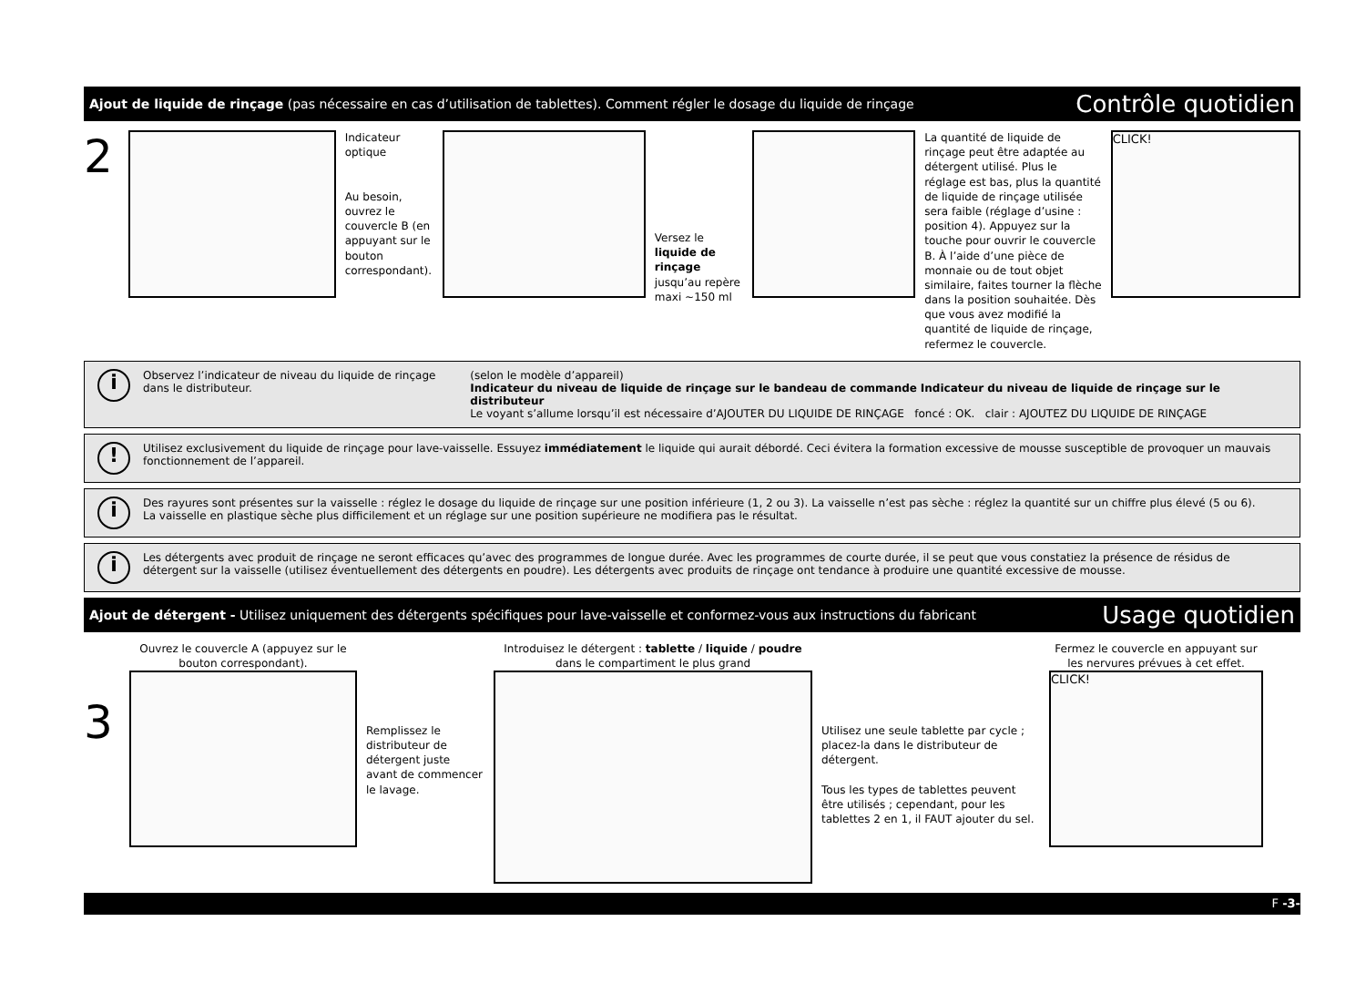Ajout de liquide de rinçage (pas nécessaire en cas d’utilisation de tablettes). Comment régler le dosage du liquide de rinçage Contrôle quotidien
2
Indicateur optique
Au besoin, ouvrez le couvercle B (en appuyant sur le bouton correspondant).
Versez le liquide de rinçage jusqu’au repère maxi ~150 ml
La quantité de liquide de rinçage peut être adaptée au détergent utilisé. Plus le réglage est bas, plus la quantité de liquide de rinçage utilisée sera faible (réglage d’usine : position 4). Appuyez sur la touche pour ouvrir le couvercle B. À l’aide d’une pièce de monnaie ou de tout objet similaire, faites tourner la flèche dans la position souhaitée. Dès que vous avez modifié la quantité de liquide de rinçage, refermez le couvercle.
CLICK!
i
Observez l’indicateur de niveau du liquide de rinçage dans le distributeur.
(selon le modèle d’appareil)
Indicateur du niveau de liquide de rinçage sur le bandeau de commande Indicateur du niveau de liquide de rinçage sur le distributeur
Le voyant s’allume lorsqu’il est nécessaire d’AJOUTER DU LIQUIDE DE RINÇAGE foncé : OK. clair : AJOUTEZ DU LIQUIDE DE RINÇAGE
!
Utilisez exclusivement du liquide de rinçage pour lave-vaisselle. Essuyez immédiatement le liquide qui aurait débordé. Ceci évitera la formation excessive de mousse susceptible de provoquer un mauvais fonctionnement de l’appareil.
i
Des rayures sont présentes sur la vaisselle : réglez le dosage du liquide de rinçage sur une position inférieure (1, 2 ou 3). La vaisselle n’est pas sèche : réglez la quantité sur un chiffre plus élevé (5 ou 6).
La vaisselle en plastique sèche plus difficilement et un réglage sur une position supérieure ne modifiera pas le résultat.
i
Les détergents avec produit de rinçage ne seront efficaces qu’avec des programmes de longue durée. Avec les programmes de courte durée, il se peut que vous constatiez la présence de résidus de détergent sur la vaisselle (utilisez éventuellement des détergents en poudre). Les détergents avec produits de rinçage ont tendance à produire une quantité excessive de mousse.
Ajout de détergent - Utilisez uniquement des détergents spécifiques pour lave-vaisselle et conformez-vous aux instructions du fabricant Usage quotidien
3
Ouvrez le couvercle A (appuyez sur le bouton correspondant).
Remplissez le distributeur de détergent juste avant de commencer le lavage.
Introduisez le détergent : tablette / liquide / poudre dans le compartiment le plus grand
Utilisez une seule tablette par cycle ; placez-la dans le distributeur de détergent.
Tous les types de tablettes peuvent être utilisés ; cependant, pour les tablettes 2 en 1, il FAUT ajouter du sel.
Fermez le couvercle en appuyant sur les nervures prévues à cet effet.
CLICK!
F -3-